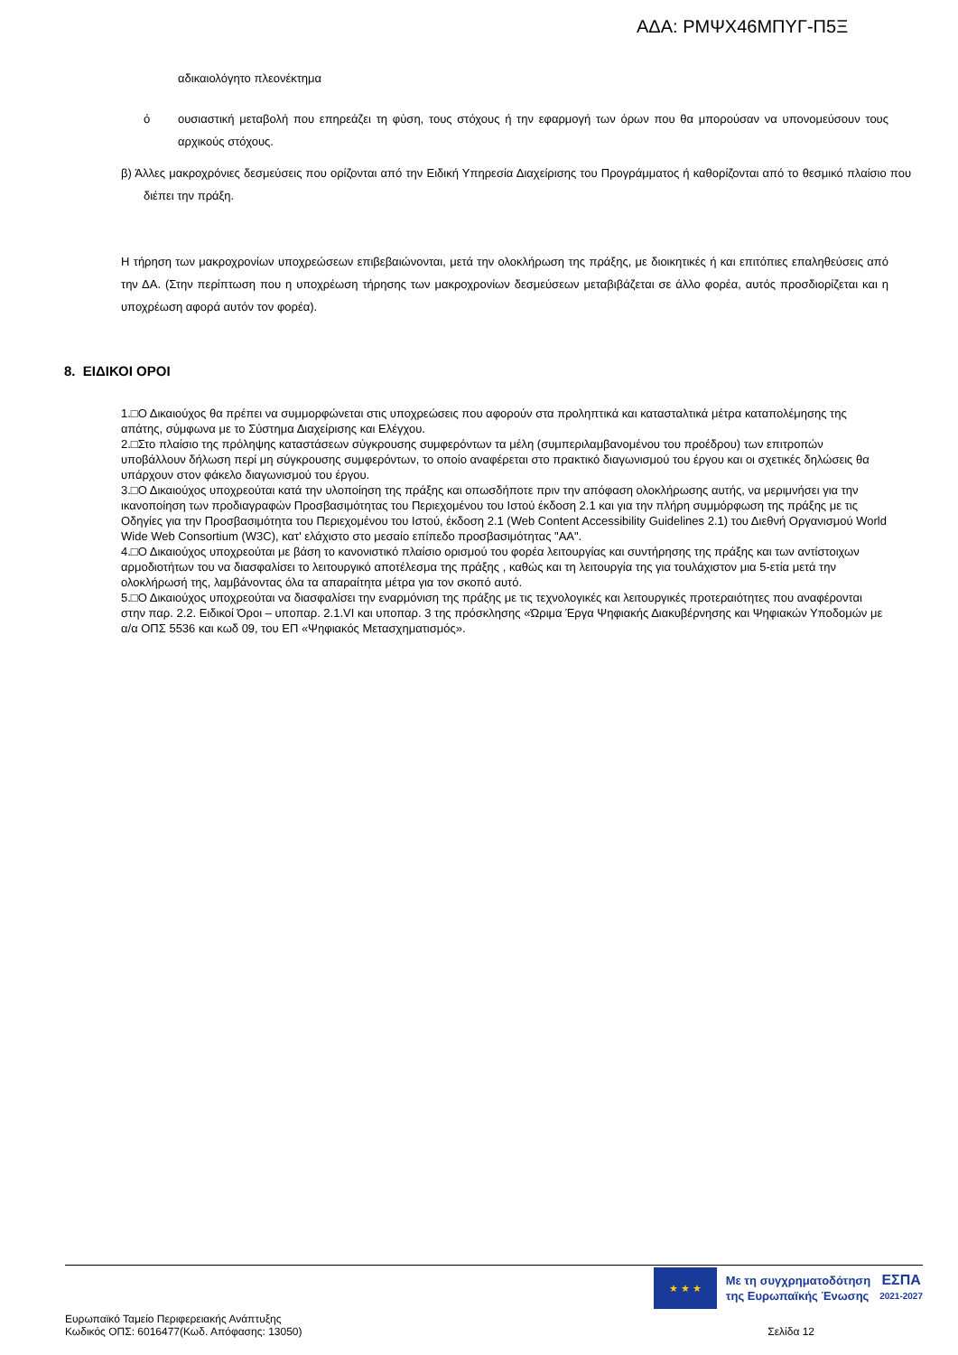ΑΔΑ: ΡΜΨΧ46ΜΠΥΓ-Π5Ξ
αδικαιολόγητο πλεονέκτημα
ό ουσιαστική μεταβολή που επηρεάζει τη φύση, τους στόχους ή την εφαρμογή των όρων που θα μπορούσαν να υπονομεύσουν τους αρχικούς στόχους.
β) Άλλες μακροχρόνιες δεσμεύσεις που ορίζονται από την Ειδική Υπηρεσία Διαχείρισης του Προγράμματος ή καθορίζονται από το θεσμικό πλαίσιο που διέπει την πράξη.
Η τήρηση των μακροχρονίων υποχρεώσεων επιβεβαιώνονται, μετά την ολοκλήρωση της πράξης, με διοικητικές ή και επιτόπιες επαληθεύσεις από την ΔΑ. (Στην περίπτωση που η υποχρέωση τήρησης των μακροχρονίων δεσμεύσεων μεταβιβάζεται σε άλλο φορέα, αυτός προσδιορίζεται και η υποχρέωση αφορά αυτόν τον φορέα).
8. ΕΙΔΙΚΟΙ ΟΡΟΙ
1.□Ο Δικαιούχος θα πρέπει να συμμορφώνεται στις υποχρεώσεις που αφορούν στα προληπτικά και κατασταλτικά μέτρα καταπολέμησης της απάτης, σύμφωνα με το Σύστημα Διαχείρισης και Ελέγχου.
2.□Στο πλαίσιο της πρόληψης καταστάσεων σύγκρουσης συμφερόντων τα μέλη (συμπεριλαμβανομένου του προέδρου) των επιτροπών υποβάλλουν δήλωση περί μη σύγκρουσης συμφερόντων, το οποίο αναφέρεται στο πρακτικό διαγωνισμού του έργου και οι σχετικές δηλώσεις θα υπάρχουν στον φάκελο διαγωνισμού του έργου.
3.□Ο Δικαιούχος υποχρεούται κατά την υλοποίηση της πράξης και οπωσδήποτε πριν την απόφαση ολοκλήρωσης αυτής, να μεριμνήσει για την ικανοποίηση των προδιαγραφών Προσβασιμότητας του Περιεχομένου του Ιστού έκδοση 2.1 και για την πλήρη συμμόρφωση της πράξης με τις Οδηγίες για την Προσβασιμότητα του Περιεχομένου του Ιστού, έκδοση 2.1 (Web Content Accessibility Guidelines 2.1) του Διεθνή Οργανισμού World Wide Web Consortium (W3C), κατ' ελάχιστο στο μεσαίο επίπεδο προσβασιμότητας "AA".
4.□Ο Δικαιούχος υποχρεούται με βάση το κανονιστικό πλαίσιο ορισμού του φορέα λειτουργίας και συντήρησης της πράξης και των αντίστοιχων αρμοδιοτήτων του να διασφαλίσει το λειτουργικό αποτέλεσμα της πράξης , καθώς και τη λειτουργία της για τουλάχιστον μια 5-ετία μετά την ολοκλήρωσή της, λαμβάνοντας όλα τα απαραίτητα μέτρα για τον σκοπό αυτό.
5.□Ο Δικαιούχος υποχρεούται να διασφαλίσει την εναρμόνιση της πράξης με τις τεχνολογικές και λειτουργικές προτεραιότητες που αναφέρονται στην παρ. 2.2. Ειδικοί Όροι – υποπαρ. 2.1.VI και υποπαρ. 3 της πρόσκλησης «Ώριμα Έργα Ψηφιακής Διακυβέρνησης και Ψηφιακών Υποδομών με α/α ΟΠΣ 5536 και κωδ 09, του ΕΠ «Ψηφιακός Μετασχηματισμός».
★ ★ ★
Με τη συγχρηματοδότηση
της Ευρωπαϊκής Ένωσης
ΕΣΠΑ
2021-2027
Ευρωπαϊκό Ταμείο Περιφερειακής Ανάπτυξης
Κωδικός ΟΠΣ: 6016477(Κωδ. Απόφασης: 13050)
Σελίδα 12